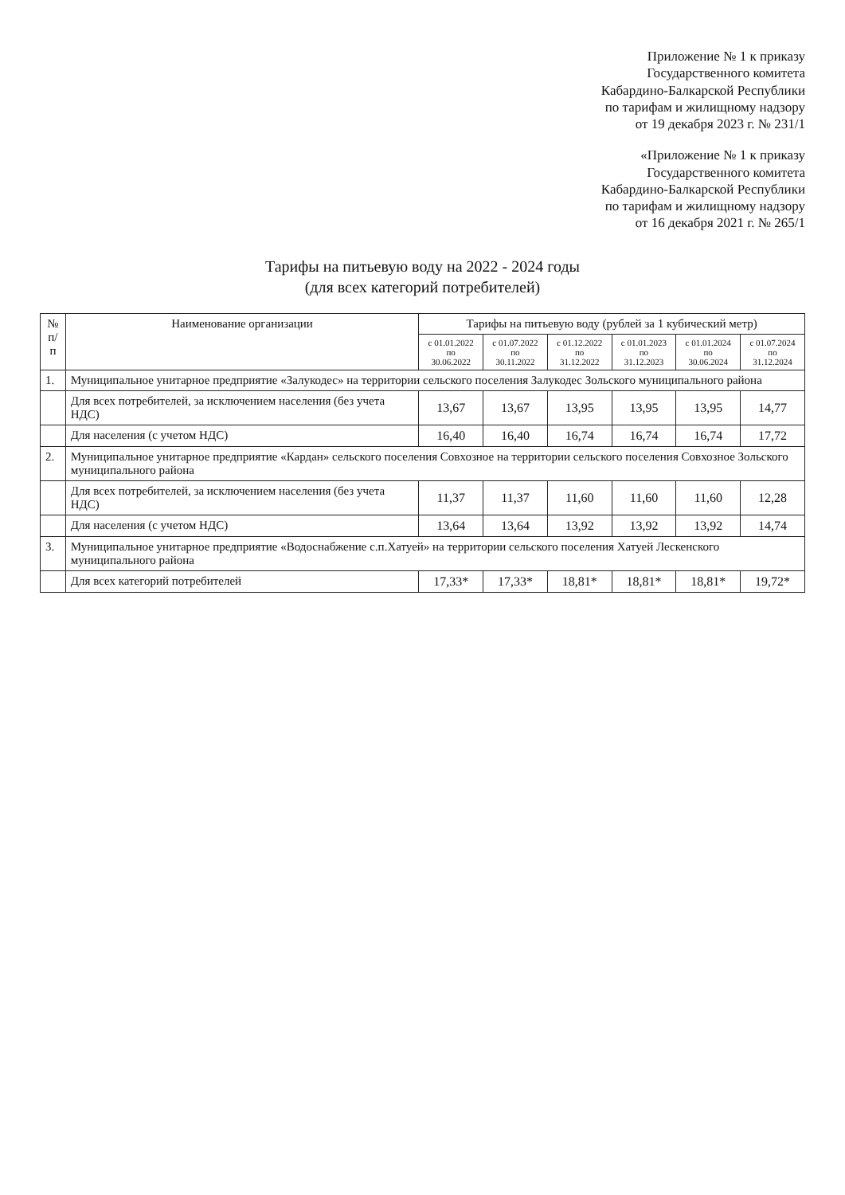Приложение № 1 к приказу
Государственного комитета
Кабардино-Балкарской Республики
по тарифам и жилищному надзору
от 19 декабря 2023 г. № 231/1
«Приложение № 1 к приказу
Государственного комитета
Кабардино-Балкарской Республики
по тарифам и жилищному надзору
от 16 декабря 2021 г. № 265/1
Тарифы на питьевую воду на 2022 - 2024 годы
(для всех категорий потребителей)
| № п/п | Наименование организации | Тарифы на питьевую воду (рублей за 1 кубический метр) | | | | | |
| --- | --- | --- | --- | --- | --- | --- | --- |
| | | с 01.01.2022 по 30.06.2022 | с 01.07.2022 по 30.11.2022 | с 01.12.2022 по 31.12.2022 | с 01.01.2023 по 31.12.2023 | с 01.01.2024 по 30.06.2024 | с 01.07.2024 по 31.12.2024 |
| 1. | Муниципальное унитарное предприятие «Залукодес» на территории сельского поселения Залукодес Зольского муниципального района | | | | | | |
| | Для всех потребителей, за исключением населения (без учета НДС) | 13,67 | 13,67 | 13,95 | 13,95 | 13,95 | 14,77 |
| | Для населения (с учетом НДС) | 16,40 | 16,40 | 16,74 | 16,74 | 16,74 | 17,72 |
| 2. | Муниципальное унитарное предприятие «Кардан» сельского поселения Совхозное на территории сельского поселения Совхозное Зольского муниципального района | | | | | | |
| | Для всех потребителей, за исключением населения (без учета НДС) | 11,37 | 11,37 | 11,60 | 11,60 | 11,60 | 12,28 |
| | Для населения (с учетом НДС) | 13,64 | 13,64 | 13,92 | 13,92 | 13,92 | 14,74 |
| 3. | Муниципальное унитарное предприятие «Водоснабжение с.п.Хатуей» на территории сельского поселения Хатуей Лескенского муниципального района | | | | | | |
| | Для всех категорий потребителей | 17,33* | 17,33* | 18,81* | 18,81* | 18,81* | 19,72* |